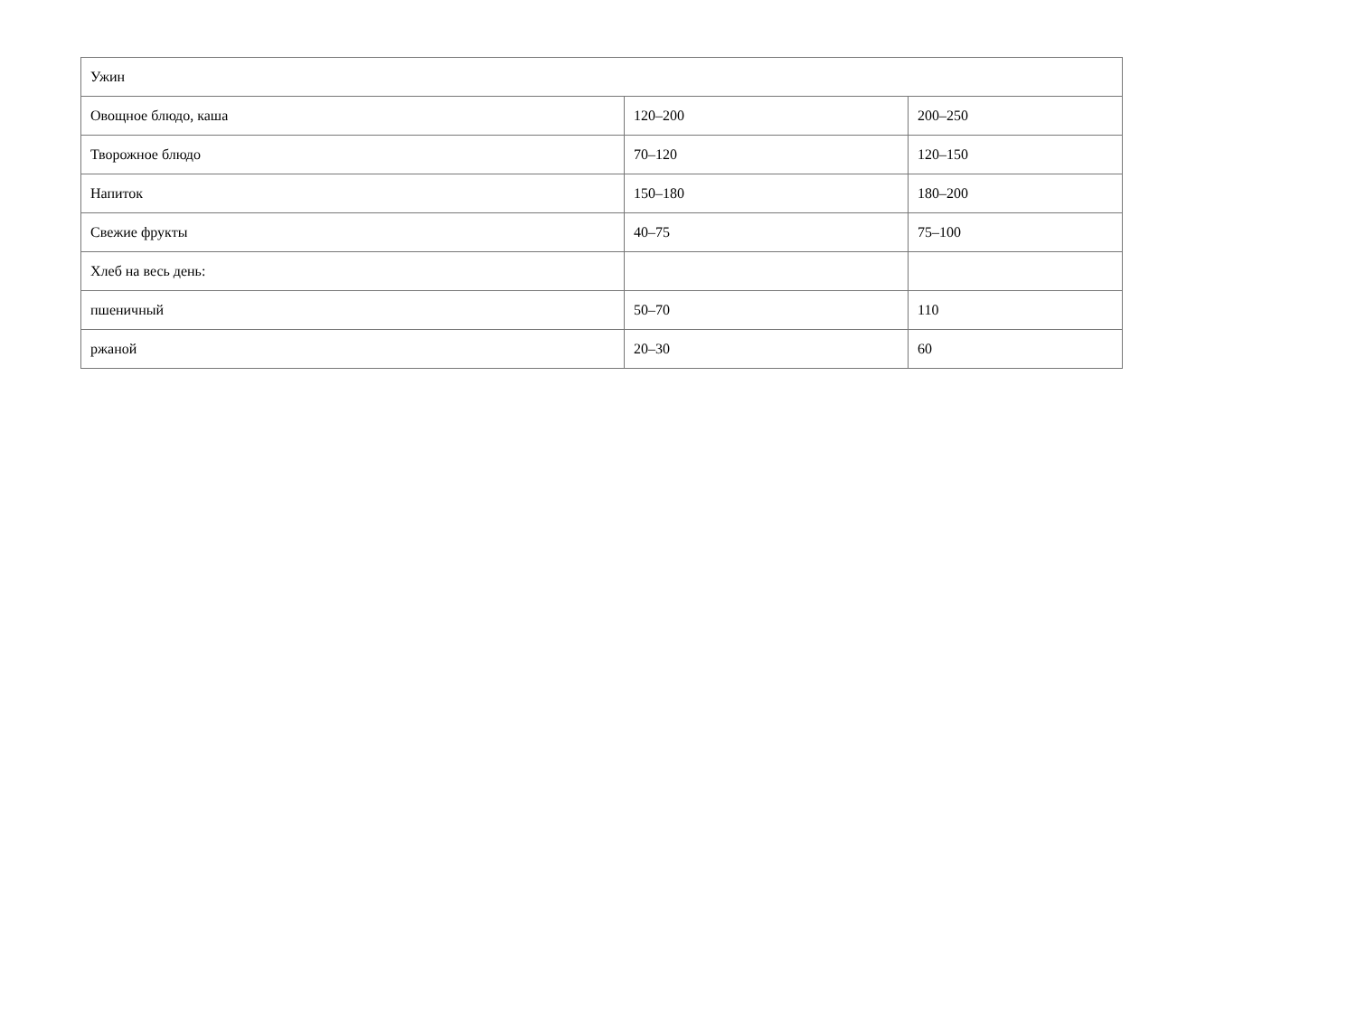| Ужин | | |
| Овощное блюдо, каша | 120–200 | 200–250 |
| Творожное блюдо | 70–120 | 120–150 |
| Напиток | 150–180 | 180–200 |
| Свежие фрукты | 40–75 | 75–100 |
| Хлеб на весь день: | | |
| пшеничный | 50–70 | 110 |
| ржаной | 20–30 | 60 |